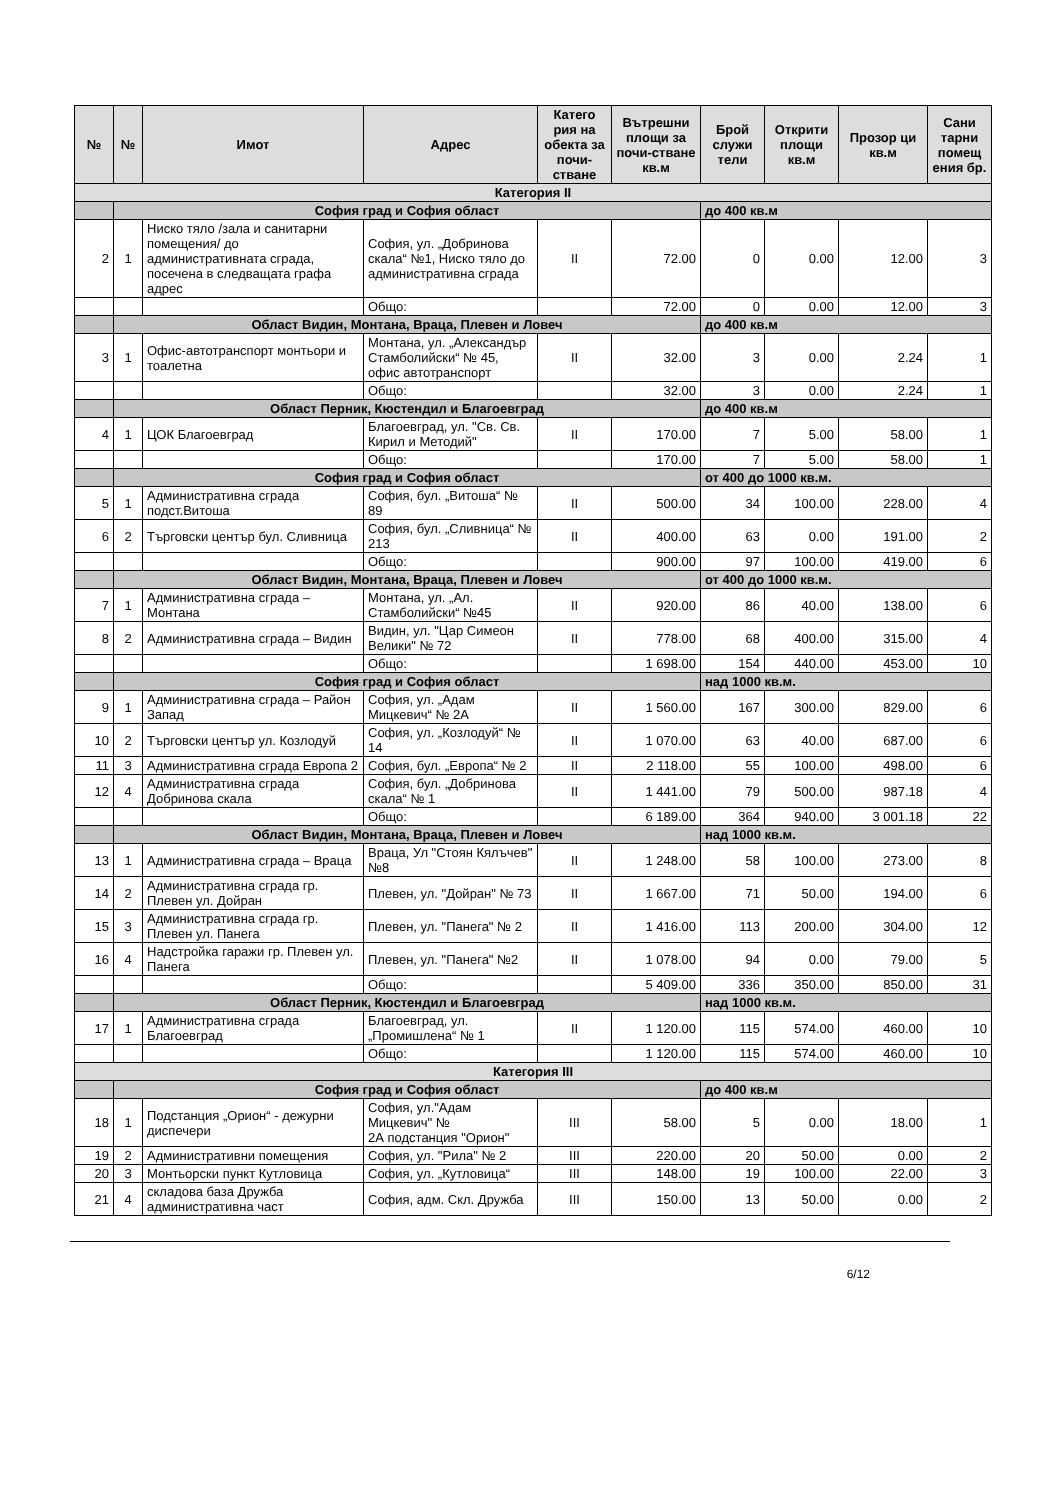| № | № | Имот | Адрес | Катего рия на обекта за почи-стване | Вътрешни площи за почи-стване кв.м | Брой служи тели | Открити площи кв.м | Прозор ци кв.м | Сани тарни помещ ения бр. |
| --- | --- | --- | --- | --- | --- | --- | --- | --- | --- |
| Категория II | | | | | | | | | |
| | София град и София област | | | | | до 400 кв.м | | | |
| 2 | 1 | Ниско тяло /зала и санитарни помещения/ до административната сграда, посечена в следващата графа адрес | София, ул. „Добринова скала“ №1, Ниско тяло до административна сграда | II | 72.00 | 0 | 0.00 | 12.00 | 3 |
| | | | Общо: | | 72.00 | 0 | 0.00 | 12.00 | 3 |
| | Област Видин, Монтана, Враца, Плевен и Ловеч | | | | | до 400 кв.м | | | |
| 3 | 1 | Офис-автотранспорт монтьори и тоалетна | Монтана, ул. „Александър Стамболийски“ № 45, офис автотранспорт | II | 32.00 | 3 | 0.00 | 2.24 | 1 |
| | | | Общо: | | 32.00 | 3 | 0.00 | 2.24 | 1 |
| | Област Перник, Кюстендил и Благоевград | | | | | до 400 кв.м | | | |
| 4 | 1 | ЦОК Благоевград | Благоевград, ул. "Св. Св. Кирил и Методий" | II | 170.00 | 7 | 5.00 | 58.00 | 1 |
| | | | Общо: | | 170.00 | 7 | 5.00 | 58.00 | 1 |
| | София град и София област | | | | | от 400 до 1000 кв.м. | | | |
| 5 | 1 | Административна сграда подст.Витоша | София, бул. „Витоша“ № 89 | II | 500.00 | 34 | 100.00 | 228.00 | 4 |
| 6 | 2 | Търговски център бул. Сливница | София, бул. „Сливница“ № 213 | II | 400.00 | 63 | 0.00 | 191.00 | 2 |
| | | | Общо: | | 900.00 | 97 | 100.00 | 419.00 | 6 |
| | Област Видин, Монтана, Враца, Плевен и Ловеч | | | | | от 400 до 1000 кв.м. | | | |
| 7 | 1 | Административна сграда – Монтана | Монтана, ул. „Ал. Стамболийски“ №45 | II | 920.00 | 86 | 40.00 | 138.00 | 6 |
| 8 | 2 | Административна сграда – Видин | Видин, ул. "Цар Симеон Велики" № 72 | II | 778.00 | 68 | 400.00 | 315.00 | 4 |
| | | | Общо: | | 1 698.00 | 154 | 440.00 | 453.00 | 10 |
| | София град и София област | | | | | над 1000 кв.м. | | | |
| 9 | 1 | Административна сграда – Район Запад | София, ул. „Адам Мицкевич“ № 2А | II | 1 560.00 | 167 | 300.00 | 829.00 | 6 |
| 10 | 2 | Търговски център ул. Козлодуй | София, ул. „Козлодуй“ № 14 | II | 1 070.00 | 63 | 40.00 | 687.00 | 6 |
| 11 | 3 | Административна сграда Европа 2 | София, бул. „Европа“ № 2 | II | 2 118.00 | 55 | 100.00 | 498.00 | 6 |
| 12 | 4 | Административна сграда Добринова скала | София, бул. „Добринова скала“ № 1 | II | 1 441.00 | 79 | 500.00 | 987.18 | 4 |
| | | | Общо: | | 6 189.00 | 364 | 940.00 | 3 001.18 | 22 |
| | Област Видин, Монтана, Враца, Плевен и Ловеч | | | | | над 1000 кв.м. | | | |
| 13 | 1 | Административна сграда – Враца | Враца, Ул "Стоян Кялъчев" №8 | II | 1 248.00 | 58 | 100.00 | 273.00 | 8 |
| 14 | 2 | Административна сграда гр. Плевен ул. Дойран | Плевен, ул. "Дойран" № 73 | II | 1 667.00 | 71 | 50.00 | 194.00 | 6 |
| 15 | 3 | Административна сграда гр. Плевен ул. Панега | Плевен, ул. "Панега" № 2 | II | 1 416.00 | 113 | 200.00 | 304.00 | 12 |
| 16 | 4 | Надстройка гаражи гр. Плевен ул. Панега | Плевен, ул. "Панега" №2 | II | 1 078.00 | 94 | 0.00 | 79.00 | 5 |
| | | | Общо: | | 5 409.00 | 336 | 350.00 | 850.00 | 31 |
| | Област Перник, Кюстендил и Благоевград | | | | | над 1000 кв.м. | | | |
| 17 | 1 | Административна сграда Благоевград | Благоевград, ул. „Промишлена“ № 1 | II | 1 120.00 | 115 | 574.00 | 460.00 | 10 |
| | | | Общо: | | 1 120.00 | 115 | 574.00 | 460.00 | 10 |
| Категория III | | | | | | | | | |
| | София град и София област | | | | | до 400 кв.м | | | |
| 18 | 1 | Подстанция „Орион“ - дежурни диспечери | София, ул."Адам Мицкевич" № 2А подстанция "Орион" | III | 58.00 | 5 | 0.00 | 18.00 | 1 |
| 19 | 2 | Административни помещения | София, ул. "Рила" № 2 | III | 220.00 | 20 | 50.00 | 0.00 | 2 |
| 20 | 3 | Монтьорски пункт Кутловица | София, ул. „Кутловица“ | III | 148.00 | 19 | 100.00 | 22.00 | 3 |
| 21 | 4 | складова база Дружба административна част | София, адм. Скл. Дружба | III | 150.00 | 13 | 50.00 | 0.00 | 2 |
6/12